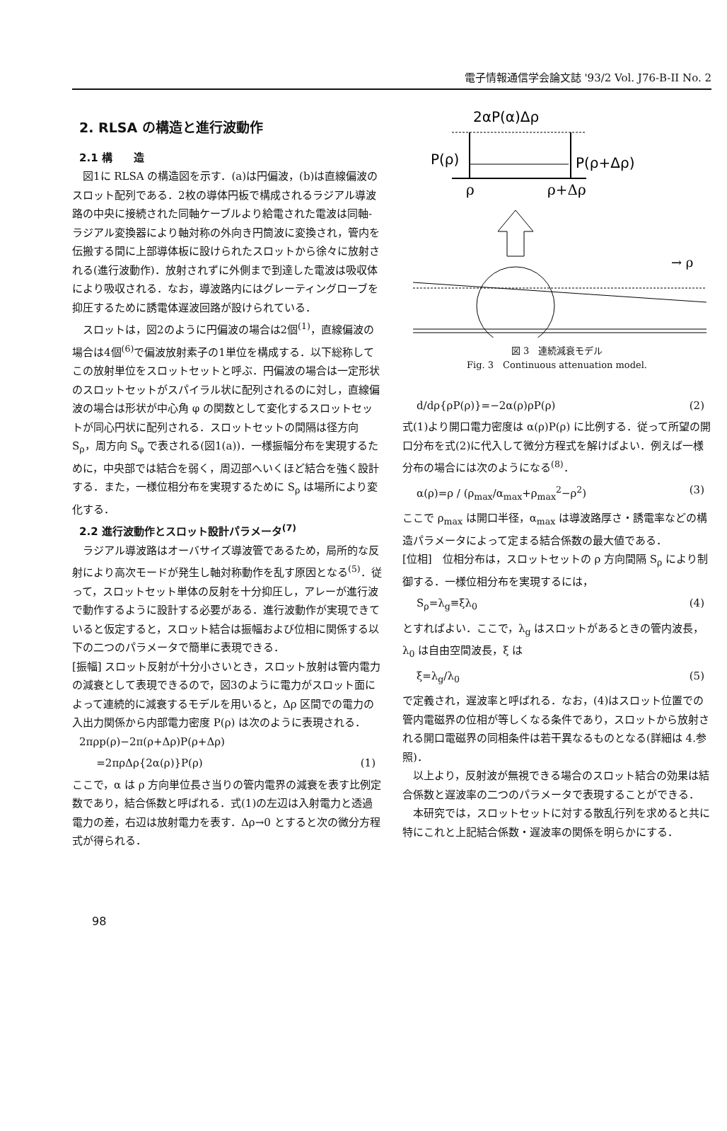電子情報通信学会論文誌 '93/2 Vol. J76-B-II No. 2
2. RLSA の構造と進行波動作
2.1 構　　造
図1に RLSA の構造図を示す．(a)は円偏波，(b)は直線偏波のスロット配列である．2枚の導体円板で構成されるラジアル導波路の中央に接続された同軸ケーブルより給電された電波は同軸-ラジアル変換器により軸対称の外向き円筒波に変換され，管内を伝搬する間に上部導体板に設けられたスロットから徐々に放射される(進行波動作)．放射されずに外側まで到達した電波は吸収体により吸収される．なお，導波路内にはグレーティングローブを抑圧するために誘電体遅波回路が設けられている．
スロットは，図2のように円偏波の場合は2個<sup>(1)</sup>，直線偏波の場合は4個<sup>(6)</sup>で偏波放射素子の1単位を構成する．以下総称してこの放射単位をスロットセットと呼ぶ．円偏波の場合は一定形状のスロットセットがスパイラル状に配列されるのに対し，直線偏波の場合は形状が中心角 φ の関数として変化するスロットセットが同心円状に配列される．スロットセットの間隔は径方向 S<sub>ρ</sub>，周方向 S<sub>φ</sub> で表される(図1(a))．一様振幅分布を実現するために，中央部では結合を弱く，周辺部へいくほど結合を強く設計する．また，一様位相分布を実現するために S<sub>ρ</sub> は場所により変化する．
2.2 進行波動作とスロット設計パラメータ<sup>(7)</sup>
ラジアル導波路はオーバサイズ導波管であるため，局所的な反射により高次モードが発生し軸対称動作を乱す原因となる<sup>(5)</sup>．従って，スロットセット単体の反射を十分抑圧し，アレーが進行波で動作するように設計する必要がある．進行波動作が実現できていると仮定すると，スロット結合は振幅および位相に関係する以下の二つのパラメータで簡単に表現できる．
[振幅] スロット反射が十分小さいとき，スロット放射は管内電力の減衰として表現できるので，図3のように電力がスロット面によって連続的に減衰するモデルを用いると，Δρ 区間での電力の入出力関係から内部電力密度 P(ρ) は次のように表現される．
2πρp(ρ)−2π(ρ+Δρ)P(ρ+Δρ)
=2πρΔρ{2α(ρ)}P(ρ) (1)
ここで，α は ρ 方向単位長さ当りの管内電界の減衰を表す比例定数であり，結合係数と呼ばれる．式(1)の左辺は入射電力と透過電力の差，右辺は放射電力を表す．Δρ→0 とすると次の微分方程式が得られる．
2αP(α)Δρ
P(ρ)
P(ρ+Δρ)
ρ
ρ+Δρ
→ ρ
図 3　連続減衰モデル
Fig. 3　Continuous attenuation model.
d/dρ{ρP(ρ)}=−2α(ρ)ρP(ρ) (2)
式(1)より開口電力密度は α(ρ)P(ρ) に比例する．従って所望の開口分布を式(2)に代入して微分方程式を解けばよい．例えば一様分布の場合には次のようになる<sup>(8)</sup>．
α(ρ)=ρ / (ρ<sub>max</sub>/α<sub>max</sub>+ρ<sub>max</sub><sup>2</sup>−ρ<sup>2</sup>) (3)
ここで ρ<sub>max</sub> は開口半径，α<sub>max</sub> は導波路厚さ・誘電率などの構造パラメータによって定まる結合係数の最大値である．
[位相]　位相分布は，スロットセットの ρ 方向間隔 S<sub>ρ</sub> により制御する．一様位相分布を実現するには，
S<sub>ρ</sub>=λ<sub>g</sub>≡ξλ<sub>0</sub> (4)
とすればよい．ここで，λ<sub>g</sub> はスロットがあるときの管内波長，λ<sub>0</sub> は自由空間波長，ξ は
ξ=λ<sub>g</sub>/λ<sub>0</sub> (5)
で定義され，遅波率と呼ばれる．なお，(4)はスロット位置での管内電磁界の位相が等しくなる条件であり，スロットから放射される開口電磁界の同相条件は若干異なるものとなる(詳細は 4.参照)．
以上より，反射波が無視できる場合のスロット結合の効果は結合係数と遅波率の二つのパラメータで表現することができる．
本研究では，スロットセットに対する散乱行列を求めると共に特にこれと上記結合係数・遅波率の関係を明らかにする．
98